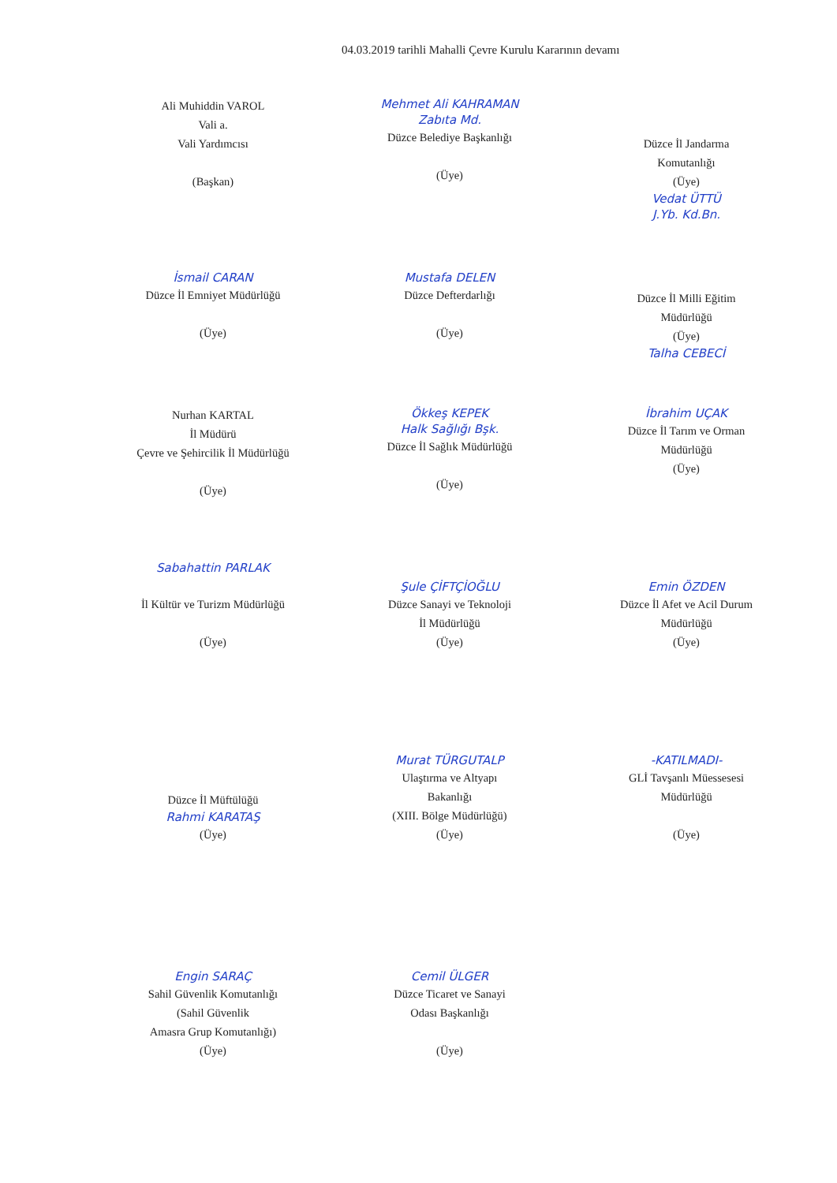04.03.2019 tarihli Mahalli Çevre Kurulu Kararının devamı
Ali Muhiddin VAROL
Vali a.
Vali Yardımcısı
(Başkan)
Mehmet Ali KAHRAMAN
Zabıta Md.
Düzce Belediye Başkanlığı
(Üye)
Düzce İl Jandarma
Komutanlığı
(Üye)
Vedat ÜTTÜ
J.Yb. Kd.Bn.
İsmail CARAN
Düzce İl Emniyet Müdürlüğü
(Üye)
Mustafa DELEN
Düzce Defterdarlığı
(Üye)
Düzce İl Milli Eğitim
Müdürlüğü
(Üye)
Talha CEBECİ
Nurhan KARTAL
İl Müdürü
Çevre ve Şehircilik İl Müdürlüğü
(Üye)
Ökkeş KEPEK
Halk Sağlığı Bşk.
Düzce İl Sağlık Müdürlüğü
(Üye)
İbrahim UÇAK
Düzce İl Tarım ve Orman
Müdürlüğü
(Üye)
Sabahattin PARLAK
İl Kültür ve Turizm Müdürlüğü
(Üye)
Şule ÇİFTÇİOĞLU
Düzce Sanayi ve Teknoloji
İl Müdürlüğü
(Üye)
Emin ÖZDEN
Düzce İl Afet ve Acil Durum
Müdürlüğü
(Üye)
Düzce İl Müftülüğü
Rahmi KARATAŞ
(Üye)
Murat TÜRGUTALP
Ulaştırma ve Altyapı
Bakanlığı
(XIII. Bölge Müdürlüğü)
(Üye)
-KATILMADI-
GLİ Tavşanlı Müessesesi
Müdürlüğü
(Üye)
Engin SARAÇ
Sahil Güvenlik Komutanlığı
(Sahil Güvenlik
Amasra Grup Komutanlığı)
(Üye)
Cemil ÜLGER
Düzce Ticaret ve Sanayi
Odası Başkanlığı
(Üye)